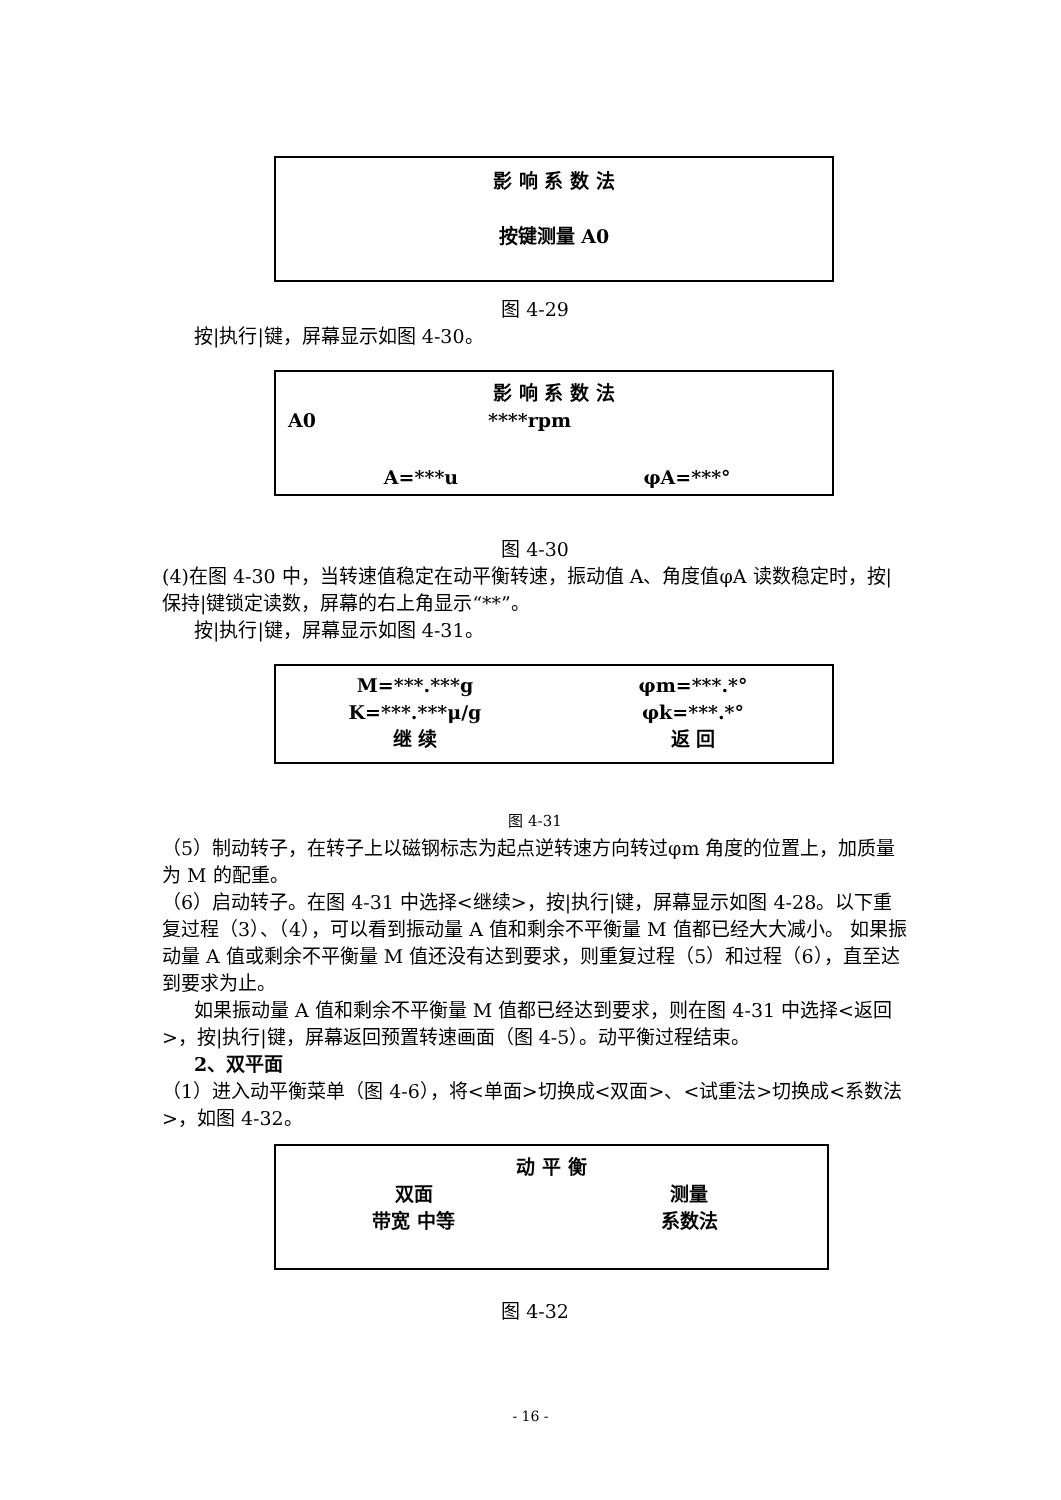影 响 系 数 法
按键测量 A0
图 4-29
按|执行|键，屏幕显示如图 4-30。
影 响 系 数 法
A0 ****rpm
A=***u φA=***°
图 4-30
(4)在图 4-30 中，当转速值稳定在动平衡转速，振动值 A、角度值φA 读数稳定时，按|保持|键锁定读数，屏幕的右上角显示“**”。
按|执行|键，屏幕显示如图 4-31。
M=***.***g φm=***.*°
K=***.***μ/g φk=***.*°
继 续 返 回
图 4-31
（5）制动转子，在转子上以磁钢标志为起点逆转速方向转过φm 角度的位置上，加质量为 M 的配重。
（6）启动转子。在图 4-31 中选择<继续>，按|执行|键，屏幕显示如图 4-28。以下重复过程（3）、（4），可以看到振动量 A 值和剩余不平衡量 M 值都已经大大减小。 如果振动量 A 值或剩余不平衡量 M 值还没有达到要求，则重复过程（5）和过程（6），直至达到要求为止。
如果振动量 A 值和剩余不平衡量 M 值都已经达到要求，则在图 4-31 中选择<返回>，按|执行|键，屏幕返回预置转速画面（图 4-5）。动平衡过程结束。
2、双平面
（1）进入动平衡菜单（图 4-6），将<单面>切换成<双面>、<试重法>切换成<系数法>，如图 4-32。
动 平 衡
双面 测量
带宽 中等 系数法
图 4-32
- 16 -